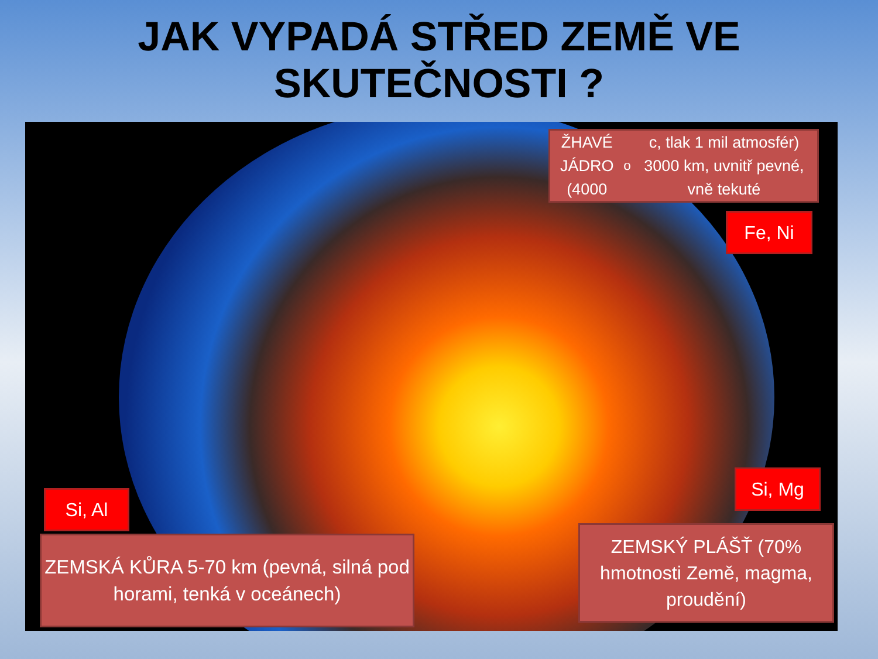JAK VYPADÁ STŘED ZEMĚ VE
SKUTEČNOSTI ?
ŽHAVÉ JÁDRO (4000<sup>o</sup>c, tlak 1 mil atmosfér) 3000 km, uvnitř pevné, vně tekuté
Fe, Ni
Si, Mg
Si, Al
ZEMSKÁ KŮRA 5-70 km (pevná, silná pod horami, tenká v oceánech)
ZEMSKÝ PLÁŠŤ (70% hmotnosti Země, magma, proudění)